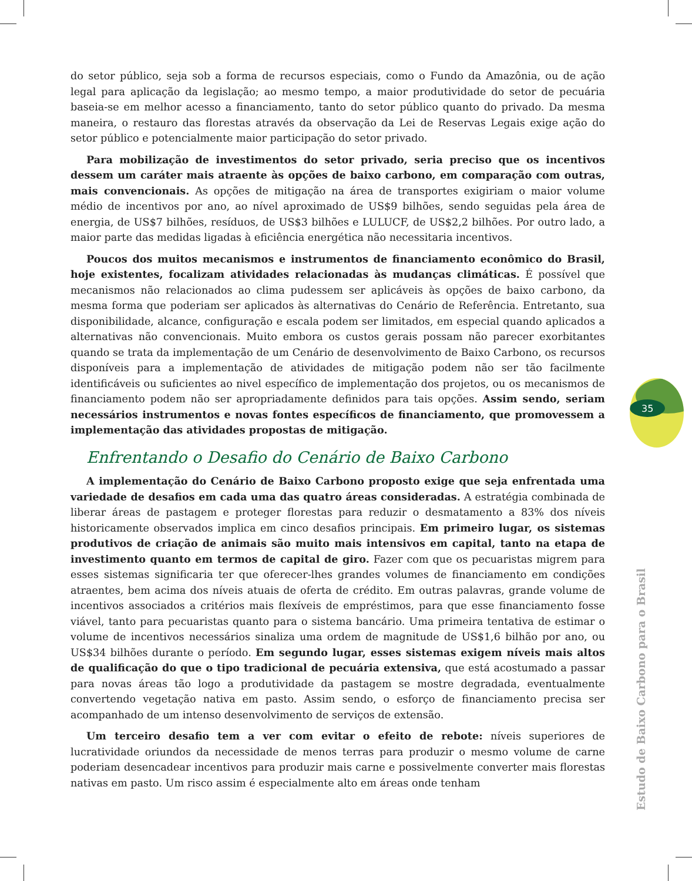do setor público, seja sob a forma de recursos especiais, como o Fundo da Amazônia, ou de ação legal para aplicação da legislação; ao mesmo tempo, a maior produtividade do setor de pecuária baseia-se em melhor acesso a financiamento, tanto do setor público quanto do privado. Da mesma maneira, o restauro das florestas através da observação da Lei de Reservas Legais exige ação do setor público e potencialmente maior participação do setor privado.
Para mobilização de investimentos do setor privado, seria preciso que os incentivos dessem um caráter mais atraente às opções de baixo carbono, em comparação com outras, mais convencionais. As opções de mitigação na área de transportes exigiriam o maior volume médio de incentivos por ano, ao nível aproximado de US$9 bilhões, sendo seguidas pela área de energia, de US$7 bilhões, resíduos, de US$3 bilhões e LULUCF, de US$2,2 bilhões. Por outro lado, a maior parte das medidas ligadas à eficiência energética não necessitaria incentivos.
Poucos dos muitos mecanismos e instrumentos de financiamento econômico do Brasil, hoje existentes, focalizam atividades relacionadas às mudanças climáticas. É possível que mecanismos não relacionados ao clima pudessem ser aplicáveis às opções de baixo carbono, da mesma forma que poderiam ser aplicados às alternativas do Cenário de Referência. Entretanto, sua disponibilidade, alcance, configuração e escala podem ser limitados, em especial quando aplicados a alternativas não convencionais. Muito embora os custos gerais possam não parecer exorbitantes quando se trata da implementação de um Cenário de desenvolvimento de Baixo Carbono, os recursos disponíveis para a implementação de atividades de mitigação podem não ser tão facilmente identificáveis ou suficientes ao nivel específico de implementação dos projetos, ou os mecanismos de financiamento podem não ser apropriadamente definidos para tais opções. Assim sendo, seriam necessários instrumentos e novas fontes específicos de financiamento, que promovessem a implementação das atividades propostas de mitigação.
Enfrentando o Desafio do Cenário de Baixo Carbono
A implementação do Cenário de Baixo Carbono proposto exige que seja enfrentada uma variedade de desafios em cada uma das quatro áreas consideradas. A estratégia combinada de liberar áreas de pastagem e proteger florestas para reduzir o desmatamento a 83% dos níveis historicamente observados implica em cinco desafios principais. Em primeiro lugar, os sistemas produtivos de criação de animais são muito mais intensivos em capital, tanto na etapa de investimento quanto em termos de capital de giro. Fazer com que os pecuaristas migrem para esses sistemas significaria ter que oferecer-lhes grandes volumes de financiamento em condições atraentes, bem acima dos níveis atuais de oferta de crédito. Em outras palavras, grande volume de incentivos associados a critérios mais flexíveis de empréstimos, para que esse financiamento fosse viável, tanto para pecuaristas quanto para o sistema bancário. Uma primeira tentativa de estimar o volume de incentivos necessários sinaliza uma ordem de magnitude de US$1,6 bilhão por ano, ou US$34 bilhões durante o período. Em segundo lugar, esses sistemas exigem níveis mais altos de qualificação do que o tipo tradicional de pecuária extensiva, que está acostumado a passar para novas áreas tão logo a produtividade da pastagem se mostre degradada, eventualmente convertendo vegetação nativa em pasto. Assim sendo, o esforço de financiamento precisa ser acompanhado de um intenso desenvolvimento de serviços de extensão.
Um terceiro desafio tem a ver com evitar o efeito de rebote: níveis superiores de lucratividade oriundos da necessidade de menos terras para produzir o mesmo volume de carne poderiam desencadear incentivos para produzir mais carne e possivelmente converter mais florestas nativas em pasto. Um risco assim é especialmente alto em áreas onde tenham
35
Estudo de Baixo Carbono para o Brasil